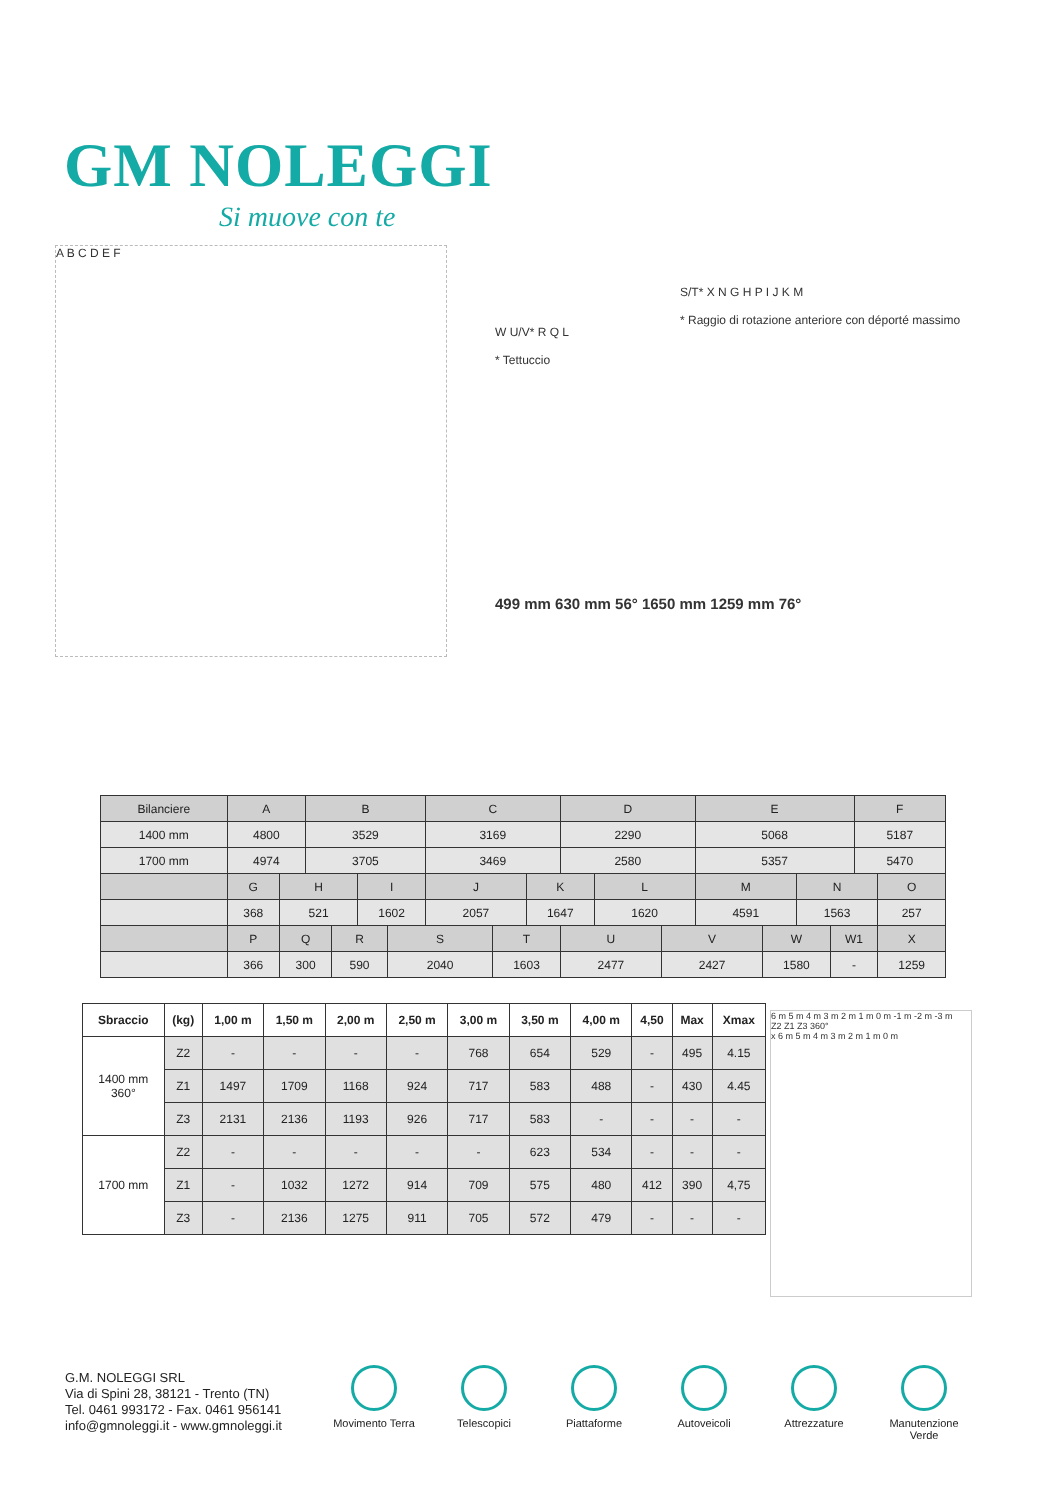GM NOLEGGI
Si muove con te
A B C D E F
W U/V* R Q L
* Tettuccio
S/T* X N G H P I J K M
* Raggio di rotazione anteriore con déporté massimo
499 mm 630 mm 56° 1650 mm 1259 mm 76°
| Bilanciere | A | | B | | | | C | | | D | | | E | | | | F | |
| --- | --- | --- | --- | --- | --- | --- | --- | --- | --- | --- | --- | --- | --- | --- | --- | --- | --- | --- |
| 1400 mm | 4800 | | 3529 | | | | 3169 | | | 2290 | | | 5068 | | | | 5187 | |
| 1700 mm | 4974 | | 3705 | | | | 3469 | | | 2580 | | | 5357 | | | | 5470 | |
| | G | H | | | I | | J | | K | | L | | M | | N | | | O |
| | 368 | 521 | | | 1602 | | 2057 | | 1647 | | 1620 | | 4591 | | 1563 | | | 257 |
| | P | Q | | R | | S | | T | | U | | V | | W | | W1 | | X |
| | 366 | 300 | | 590 | | 2040 | | 1603 | | 2477 | | 2427 | | 1580 | | - | | 1259 |
| Sbraccio | (kg) | 1,00 m | 1,50 m | 2,00 m | 2,50 m | 3,00 m | 3,50 m | 4,00 m | 4,50 | Max | Xmax |
| --- | --- | --- | --- | --- | --- | --- | --- | --- | --- | --- | --- |
| 1400 mm 360° | Z2 | - | - | - | - | 768 | 654 | 529 | - | 495 | 4.15 |
| | Z1 | 1497 | 1709 | 1168 | 924 | 717 | 583 | 488 | - | 430 | 4.45 |
| | Z3 | 2131 | 2136 | 1193 | 926 | 717 | 583 | - | - | - | - |
| 1700 mm | Z2 | - | - | - | - | - | 623 | 534 | - | - | - |
| | Z1 | - | 1032 | 1272 | 914 | 709 | 575 | 480 | 412 | 390 | 4,75 |
| | Z3 | - | 2136 | 1275 | 911 | 705 | 572 | 479 | - | - | - |
6 m 5 m 4 m 3 m 2 m 1 m 0 m -1 m -2 m -3 m
Z2 Z1 Z3 360°
x 6 m 5 m 4 m 3 m 2 m 1 m 0 m
G.M. NOLEGGI SRL
Via di Spini 28, 38121 - Trento (TN)
Tel. 0461 993172 - Fax. 0461 956141
info@gmnoleggi.it - www.gmnoleggi.it
Movimento Terra
Telescopici Piattaforme Autoveicoli Attrezzature Manutenzione Verde